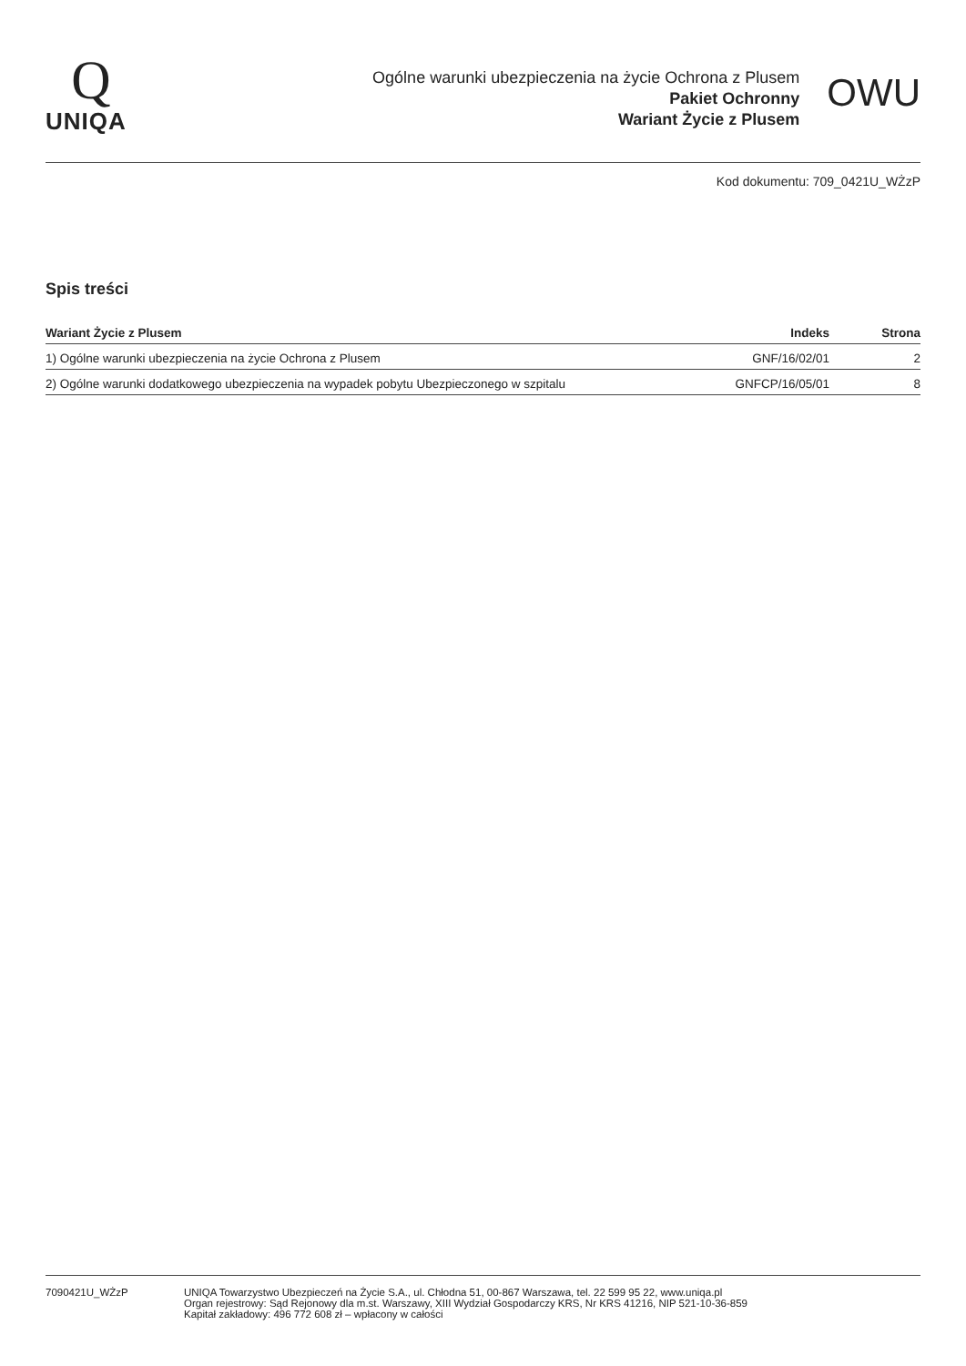Q
UNIQA
Ogólne warunki ubezpieczenia na życie Ochrona z Plusem
Pakiet Ochronny
Wariant Życie z Plusem
OWU
Kod dokumentu: 709_0421U_WŻzP
Spis treści
| Wariant Życie z Plusem | Indeks | Strona |
| --- | --- | --- |
| 1) Ogólne warunki ubezpieczenia na życie Ochrona z Plusem | GNF/16/02/01 | 2 |
| 2) Ogólne warunki dodatkowego ubezpieczenia na wypadek pobytu Ubezpieczonego w szpitalu | GNFCP/16/05/01 | 8 |
7090421U_WŻzP UNIQA Towarzystwo Ubezpieczeń na Życie S.A., ul. Chłodna 51, 00-867 Warszawa, tel. 22 599 95 22, www.uniqa.pl
Organ rejestrowy: Sąd Rejonowy dla m.st. Warszawy, XIII Wydział Gospodarczy KRS, Nr KRS 41216, NIP 521-10-36-859
Kapitał zakładowy: 496 772 608 zł – wpłacony w całości